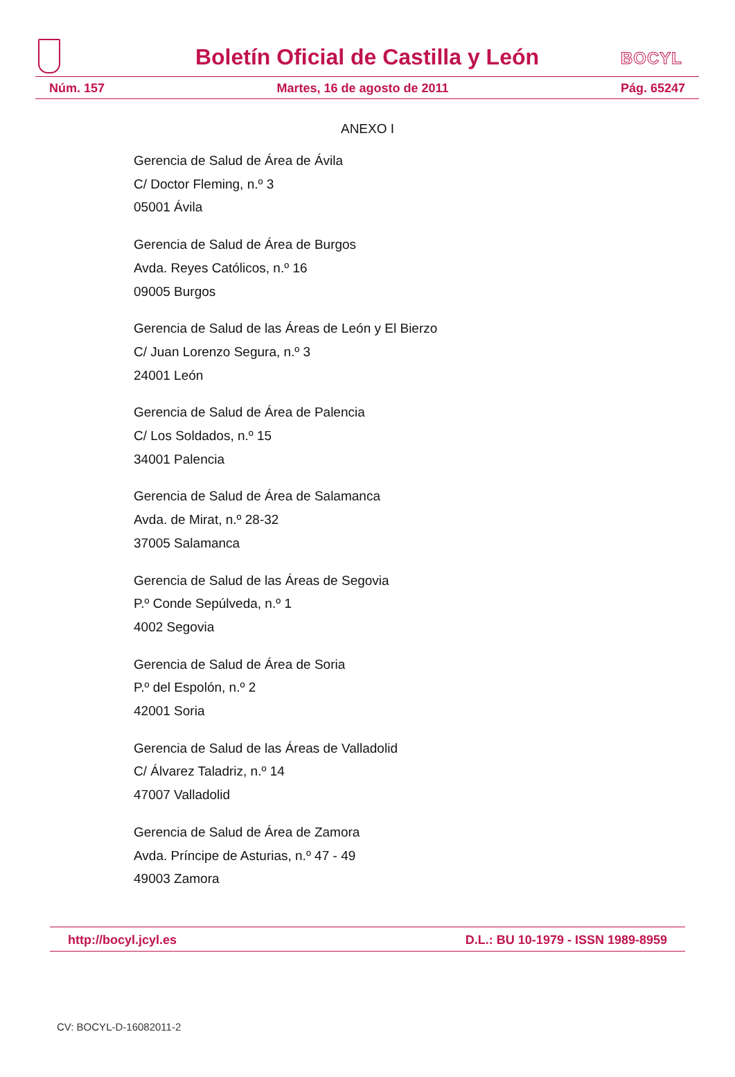Boletín Oficial de Castilla y León
BOCYL
Núm. 157 Martes, 16 de agosto de 2011 Pág. 65247
ANEXO I
Gerencia de Salud de Área de Ávila
C/ Doctor Fleming, n.º 3
05001 Ávila
Gerencia de Salud de Área de Burgos
Avda. Reyes Católicos, n.º 16
09005 Burgos
Gerencia de Salud de las Áreas de León y El Bierzo
C/ Juan Lorenzo Segura, n.º 3
24001 León
Gerencia de Salud de Área de Palencia
C/ Los Soldados, n.º 15
34001 Palencia
Gerencia de Salud de Área de Salamanca
Avda. de Mirat, n.º 28-32
37005 Salamanca
Gerencia de Salud de las Áreas de Segovia
P.º Conde Sepúlveda, n.º 1
4002 Segovia
Gerencia de Salud de Área de Soria
P.º del Espolón, n.º 2
42001 Soria
Gerencia de Salud de las Áreas de Valladolid
C/ Álvarez Taladriz, n.º 14
47007 Valladolid
Gerencia de Salud de Área de Zamora
Avda. Príncipe de Asturias, n.º 47 - 49
49003 Zamora
http://bocyl.jcyl.es D.L.: BU 10-1979 - ISSN 1989-8959
CV: BOCYL-D-16082011-2